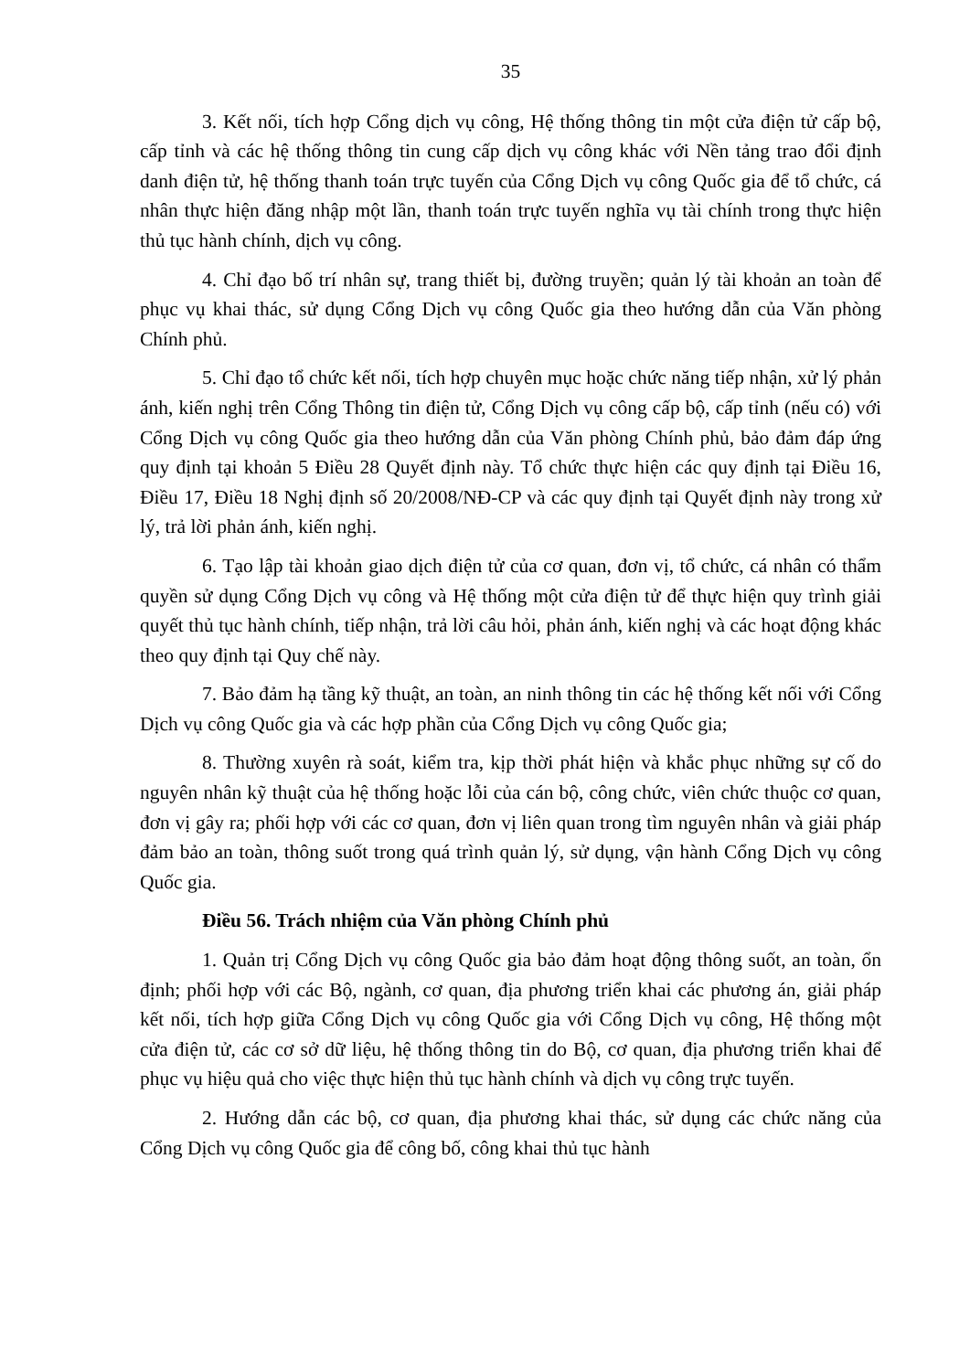35
3. Kết nối, tích hợp Cổng dịch vụ công, Hệ thống thông tin một cửa điện tử cấp bộ, cấp tỉnh và các hệ thống thông tin cung cấp dịch vụ công khác với Nền tảng trao đổi định danh điện tử, hệ thống thanh toán trực tuyến của Cổng Dịch vụ công Quốc gia để tổ chức, cá nhân thực hiện đăng nhập một lần, thanh toán trực tuyến nghĩa vụ tài chính trong thực hiện thủ tục hành chính, dịch vụ công.
4. Chỉ đạo bố trí nhân sự, trang thiết bị, đường truyền; quản lý tài khoản an toàn để phục vụ khai thác, sử dụng Cổng Dịch vụ công Quốc gia theo hướng dẫn của Văn phòng Chính phủ.
5. Chỉ đạo tổ chức kết nối, tích hợp chuyên mục hoặc chức năng tiếp nhận, xử lý phản ánh, kiến nghị trên Cổng Thông tin điện tử, Cổng Dịch vụ công cấp bộ, cấp tỉnh (nếu có) với Cổng Dịch vụ công Quốc gia theo hướng dẫn của Văn phòng Chính phủ, bảo đảm đáp ứng quy định tại khoản 5 Điều 28 Quyết định này. Tổ chức thực hiện các quy định tại Điều 16, Điều 17, Điều 18 Nghị định số 20/2008/NĐ-CP và các quy định tại Quyết định này trong xử lý, trả lời phản ánh, kiến nghị.
6. Tạo lập tài khoản giao dịch điện tử của cơ quan, đơn vị, tổ chức, cá nhân có thẩm quyền sử dụng Cổng Dịch vụ công và Hệ thống một cửa điện tử để thực hiện quy trình giải quyết thủ tục hành chính, tiếp nhận, trả lời câu hỏi, phản ánh, kiến nghị và các hoạt động khác theo quy định tại Quy chế này.
7. Bảo đảm hạ tầng kỹ thuật, an toàn, an ninh thông tin các hệ thống kết nối với Cổng Dịch vụ công Quốc gia và các hợp phần của Cổng Dịch vụ công Quốc gia;
8. Thường xuyên rà soát, kiểm tra, kịp thời phát hiện và khắc phục những sự cố do nguyên nhân kỹ thuật của hệ thống hoặc lỗi của cán bộ, công chức, viên chức thuộc cơ quan, đơn vị gây ra; phối hợp với các cơ quan, đơn vị liên quan trong tìm nguyên nhân và giải pháp đảm bảo an toàn, thông suốt trong quá trình quản lý, sử dụng, vận hành Cổng Dịch vụ công Quốc gia.
Điều 56. Trách nhiệm của Văn phòng Chính phủ
1. Quản trị Cổng Dịch vụ công Quốc gia bảo đảm hoạt động thông suốt, an toàn, ổn định; phối hợp với các Bộ, ngành, cơ quan, địa phương triển khai các phương án, giải pháp kết nối, tích hợp giữa Cổng Dịch vụ công Quốc gia với Cổng Dịch vụ công, Hệ thống một cửa điện tử, các cơ sở dữ liệu, hệ thống thông tin do Bộ, cơ quan, địa phương triển khai để phục vụ hiệu quả cho việc thực hiện thủ tục hành chính và dịch vụ công trực tuyến.
2. Hướng dẫn các bộ, cơ quan, địa phương khai thác, sử dụng các chức năng của Cổng Dịch vụ công Quốc gia để công bố, công khai thủ tục hành